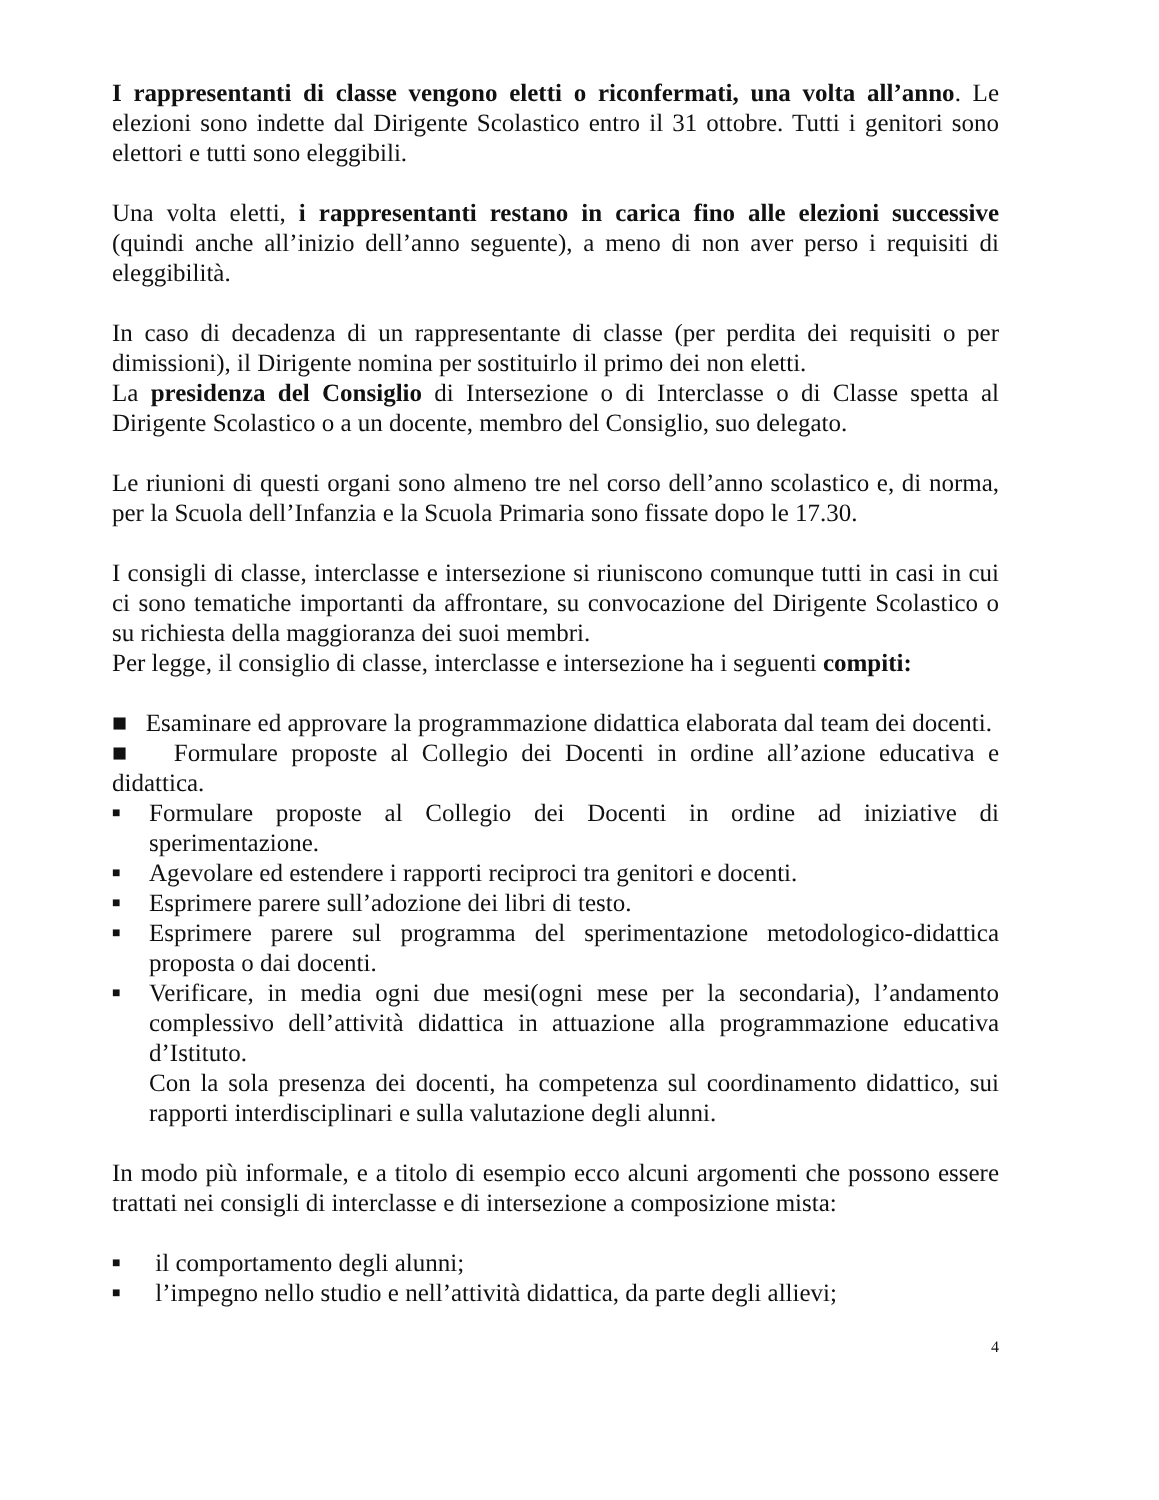I rappresentanti di classe vengono eletti o riconfermati, una volta all’anno. Le elezioni sono indette dal Dirigente Scolastico entro il 31 ottobre. Tutti i genitori sono elettori e tutti sono eleggibili.
Una volta eletti, i rappresentanti restano in carica fino alle elezioni successive (quindi anche all’inizio dell’anno seguente), a meno di non aver perso i requisiti di eleggibilità.
In caso di decadenza di un rappresentante di classe (per perdita dei requisiti o per dimissioni), il Dirigente nomina per sostituirlo il primo dei non eletti.
La presidenza del Consiglio di Intersezione o di Interclasse o di Classe spetta al Dirigente Scolastico o a un docente, membro del Consiglio, suo delegato.
Le riunioni di questi organi sono almeno tre nel corso dell’anno scolastico e, di norma, per la Scuola dell’Infanzia e la Scuola Primaria sono fissate dopo le 17.30.
I consigli di classe, interclasse e intersezione si riuniscono comunque tutti in casi in cui ci sono tematiche importanti da affrontare, su convocazione del Dirigente Scolastico o su richiesta della maggioranza dei suoi membri.
Per legge, il consiglio di classe, interclasse e intersezione ha i seguenti compiti:
■ Esaminare ed approvare la programmazione didattica elaborata dal team dei docenti.
■ Formulare proposte al Collegio dei Docenti in ordine all’azione educativa e didattica.
■ Formulare proposte al Collegio dei Docenti in ordine ad iniziative di sperimentazione.
■ Agevolare ed estendere i rapporti reciproci tra genitori e docenti.
■ Esprimere parere sull’adozione dei libri di testo.
■ Esprimere parere sul programma del sperimentazione metodologico-didattica proposta o dai docenti.
■ Verificare, in media ogni due mesi(ogni mese per la secondaria), l’andamento complessivo dell’attività didattica in attuazione alla programmazione educativa d’Istituto.
Con la sola presenza dei docenti, ha competenza sul coordinamento didattico, sui rapporti interdisciplinari e sulla valutazione degli alunni.
In modo più informale, e a titolo di esempio ecco alcuni argomenti che possono essere trattati nei consigli di interclasse e di intersezione a composizione mista:
■ il comportamento degli alunni;
■ l’impegno nello studio e nell’attività didattica, da parte degli allievi;
4